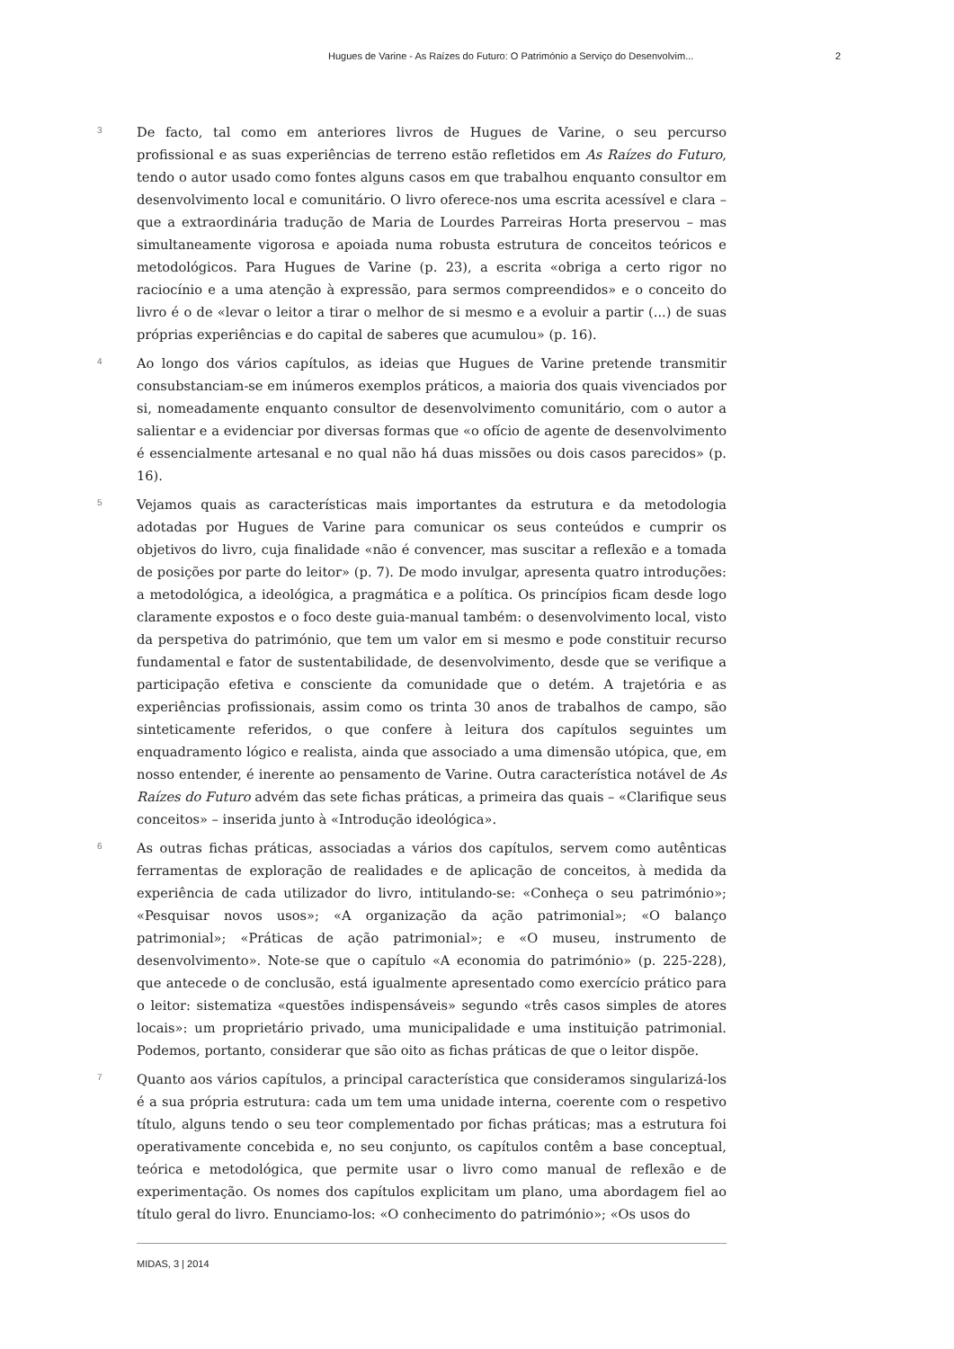Hugues de Varine - As Raízes do Futuro: O Património a Serviço do Desenvolvim... 2
3
De facto, tal como em anteriores livros de Hugues de Varine, o seu percurso profissional e as suas experiências de terreno estão refletidos em As Raízes do Futuro, tendo o autor usado como fontes alguns casos em que trabalhou enquanto consultor em desenvolvimento local e comunitário. O livro oferece-nos uma escrita acessível e clara – que a extraordinária tradução de Maria de Lourdes Parreiras Horta preservou – mas simultaneamente vigorosa e apoiada numa robusta estrutura de conceitos teóricos e metodológicos. Para Hugues de Varine (p. 23), a escrita «obriga a certo rigor no raciocínio e a uma atenção à expressão, para sermos compreendidos» e o conceito do livro é o de «levar o leitor a tirar o melhor de si mesmo e a evoluir a partir (...) de suas próprias experiências e do capital de saberes que acumulou» (p. 16).
4
Ao longo dos vários capítulos, as ideias que Hugues de Varine pretende transmitir consubstanciam-se em inúmeros exemplos práticos, a maioria dos quais vivenciados por si, nomeadamente enquanto consultor de desenvolvimento comunitário, com o autor a salientar e a evidenciar por diversas formas que «o ofício de agente de desenvolvimento é essencialmente artesanal e no qual não há duas missões ou dois casos parecidos» (p. 16).
5
Vejamos quais as características mais importantes da estrutura e da metodologia adotadas por Hugues de Varine para comunicar os seus conteúdos e cumprir os objetivos do livro, cuja finalidade «não é convencer, mas suscitar a reflexão e a tomada de posições por parte do leitor» (p. 7). De modo invulgar, apresenta quatro introduções: a metodológica, a ideológica, a pragmática e a política. Os princípios ficam desde logo claramente expostos e o foco deste guia-manual também: o desenvolvimento local, visto da perspetiva do património, que tem um valor em si mesmo e pode constituir recurso fundamental e fator de sustentabilidade, de desenvolvimento, desde que se verifique a participação efetiva e consciente da comunidade que o detém. A trajetória e as experiências profissionais, assim como os trinta 30 anos de trabalhos de campo, são sinteticamente referidos, o que confere à leitura dos capítulos seguintes um enquadramento lógico e realista, ainda que associado a uma dimensão utópica, que, em nosso entender, é inerente ao pensamento de Varine. Outra característica notável de As Raízes do Futuro advém das sete fichas práticas, a primeira das quais – «Clarifique seus conceitos» – inserida junto à «Introdução ideológica».
6
As outras fichas práticas, associadas a vários dos capítulos, servem como autênticas ferramentas de exploração de realidades e de aplicação de conceitos, à medida da experiência de cada utilizador do livro, intitulando-se: «Conheça o seu património»; «Pesquisar novos usos»; «A organização da ação patrimonial»; «O balanço patrimonial»; «Práticas de ação patrimonial»; e «O museu, instrumento de desenvolvimento». Note-se que o capítulo «A economia do património» (p. 225-228), que antecede o de conclusão, está igualmente apresentado como exercício prático para o leitor: sistematiza «questões indispensáveis» segundo «três casos simples de atores locais»: um proprietário privado, uma municipalidade e uma instituição patrimonial. Podemos, portanto, considerar que são oito as fichas práticas de que o leitor dispõe.
7
Quanto aos vários capítulos, a principal característica que consideramos singularizá-los é a sua própria estrutura: cada um tem uma unidade interna, coerente com o respetivo título, alguns tendo o seu teor complementado por fichas práticas; mas a estrutura foi operativamente concebida e, no seu conjunto, os capítulos contêm a base conceptual, teórica e metodológica, que permite usar o livro como manual de reflexão e de experimentação. Os nomes dos capítulos explicitam um plano, uma abordagem fiel ao título geral do livro. Enunciamo-los: «O conhecimento do património»; «Os usos do
MIDAS, 3 | 2014